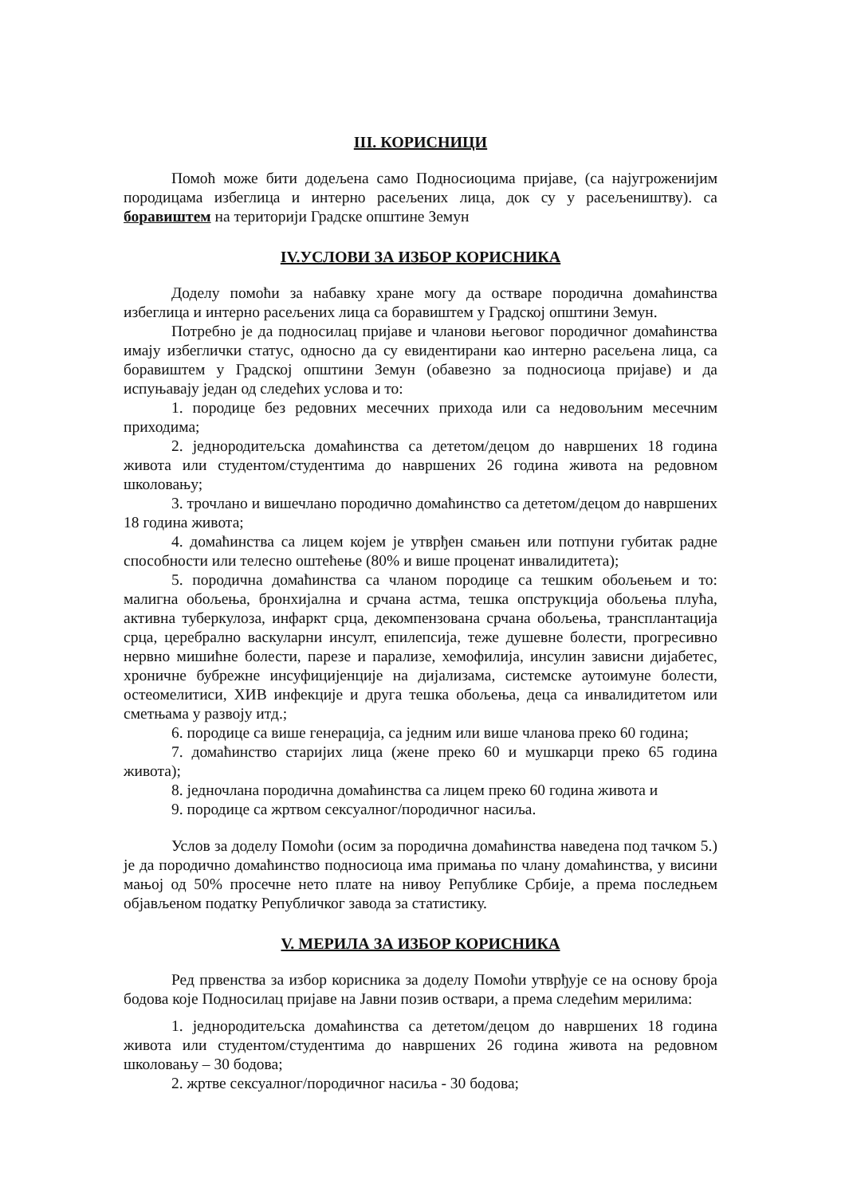III. КОРИСНИЦИ
Помоћ може бити додељена само Подносиоцима пријаве, (са најугроженијим породицама избеглица и интерно расељених лица, док су у расељеништву). са боравиштем на територији Градске општине Земун
IV.УСЛОВИ ЗА ИЗБОР КОРИСНИКА
Доделу помоћи за набавку хране могу да остваре породична домаћинства избеглица и интерно расељених лица са боравиштем у Градској општини Земун.
Потребно је да подносилац пријаве и чланови његовог породичног домаћинства имају избеглички статус, односно да су евидентирани као интерно расељена лица, са боравиштем у Градској општини Земун (обавезно за подносиоца пријаве) и да испуњавају један од следећих услова и то:
1. породице без редовних месечних прихода или са недовољним месечним приходима;
2. једнородитељска домаћинства са дететом/децом до навршених 18 година живота или студентом/студентима до навршених 26 година живота на редовном школовању;
3. трочлано и вишечлано породично домаћинство са дететом/децом до навршених 18 година живота;
4. домаћинства са лицем којем је утврђен смањен или потпуни губитак радне способности или телесно оштећење (80% и више проценат инвалидитета);
5. породична домаћинства са чланом породице са тешким обољењем и то: малигна обољења, бронхијална и срчана астма, тешка опструкција обољења плућа, активна туберкулоза, инфаркт срца, декомпензована срчана обољења, трансплантација срца, церебрално васкуларни инсулт, епилепсија, теже душевне болести, прогресивно нервно мишићне болести, парезе и парализе, хемофилија, инсулин зависни дијабетес, хроничне бубрежне инсуфицијенције на дијализама, системске аутоимуне болести, остеомелитиси, ХИВ инфекције и друга тешка обољења, деца са инвалидитетом или сметњама у развоју итд.;
6. породице са више генерација, са једним или више чланова преко 60 година;
7. домаћинство старијих лица (жене преко 60 и мушкарци преко 65 година живота);
8. једночлана породична домаћинства са лицем преко 60 година живота и
9. породице са жртвом сексуалног/породичног насиља.
Услов за доделу Помоћи (осим за породична домаћинства наведена под тачком 5.) је да породично домаћинство подносиоца има примања по члану домаћинства, у висини мањој од 50% просечне нето плате на нивоу Републике Србије, а према последњем објављеном податку Републичког завода за статистику.
V. МЕРИЛА ЗА ИЗБОР КОРИСНИКА
Ред првенства за избор корисника за доделу Помоћи утврђује се на основу броја бодова које Подносилац пријаве на Јавни позив оствари, а према следећим мерилима:
1. једнородитељска домаћинства са дететом/децом до навршених 18 година живота или студентом/студентима до навршених 26 година живота на редовном школовању – 30 бодова;
2. жртве сексуалног/породичног насиља - 30 бодова;